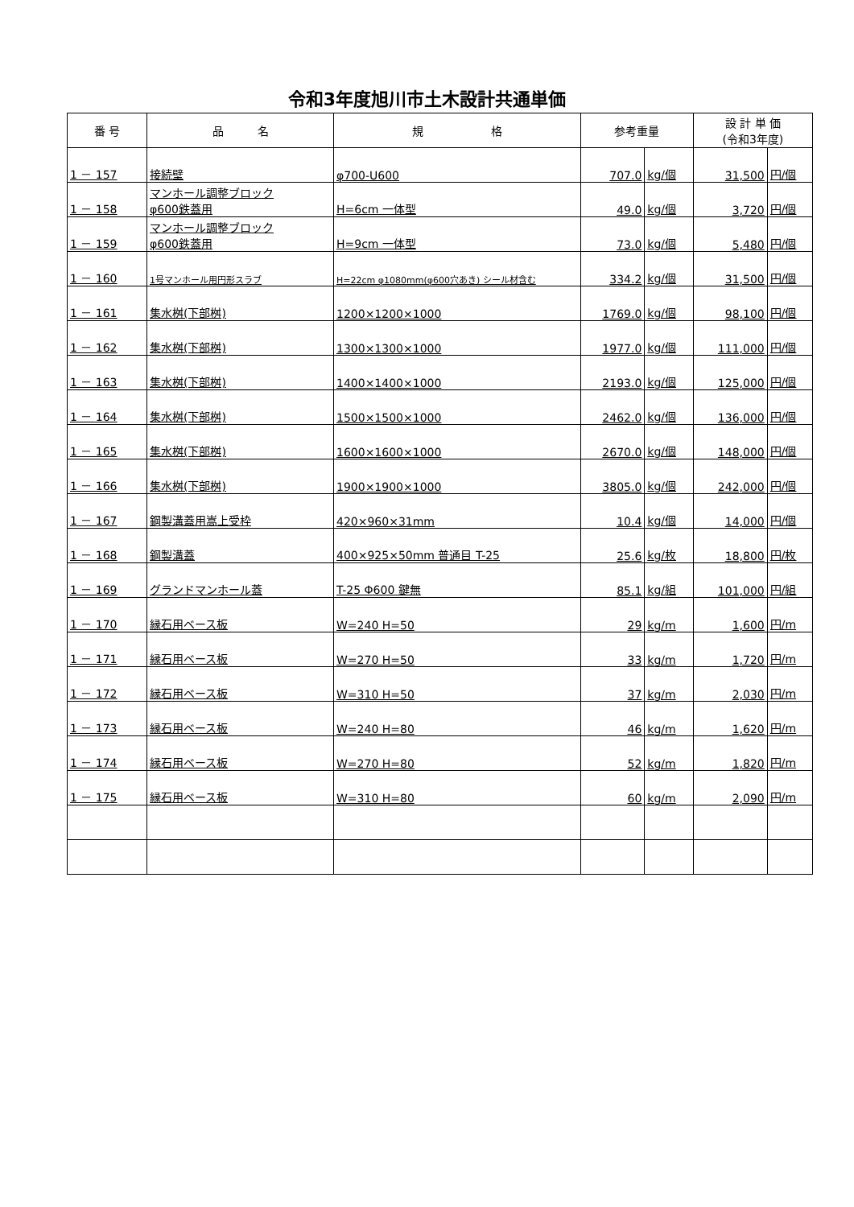令和3年度旭川市土木設計共通単価
| 番 号 | 品 名 | 規 格 | 参考重量 | | 設 計 単 価 (令和3年度) | |
| --- | --- | --- | --- | --- | --- | --- |
| 1 － 157 | 接続壁 | φ700-U600 | 707.0 | kg/個 | 31,500 | 円/個 |
| 1 － 158 | マンホール調整ブロック φ600鉄蓋用 | H=6cm 一体型 | 49.0 | kg/個 | 3,720 | 円/個 |
| 1 － 159 | マンホール調整ブロック φ600鉄蓋用 | H=9cm 一体型 | 73.0 | kg/個 | 5,480 | 円/個 |
| 1 － 160 | 1号マンホール用円形スラブ | H=22cm φ1080mm(φ600穴あき) シール材含む | 334.2 | kg/個 | 31,500 | 円/個 |
| 1 － 161 | 集水桝(下部桝) | 1200×1200×1000 | 1769.0 | kg/個 | 98,100 | 円/個 |
| 1 － 162 | 集水桝(下部桝) | 1300×1300×1000 | 1977.0 | kg/個 | 111,000 | 円/個 |
| 1 － 163 | 集水桝(下部桝) | 1400×1400×1000 | 2193.0 | kg/個 | 125,000 | 円/個 |
| 1 － 164 | 集水桝(下部桝) | 1500×1500×1000 | 2462.0 | kg/個 | 136,000 | 円/個 |
| 1 － 165 | 集水桝(下部桝) | 1600×1600×1000 | 2670.0 | kg/個 | 148,000 | 円/個 |
| 1 － 166 | 集水桝(下部桝) | 1900×1900×1000 | 3805.0 | kg/個 | 242,000 | 円/個 |
| 1 － 167 | 鋼製溝蓋用嵩上受枠 | 420×960×31mm | 10.4 | kg/個 | 14,000 | 円/個 |
| 1 － 168 | 鋼製溝蓋 | 400×925×50mm 普通目 T-25 | 25.6 | kg/枚 | 18,800 | 円/枚 |
| 1 － 169 | グランドマンホール蓋 | T-25 Φ600 鍵無 | 85.1 | kg/組 | 101,000 | 円/組 |
| 1 － 170 | 縁石用ベース板 | W=240 H=50 | 29 | kg/m | 1,600 | 円/m |
| 1 － 171 | 縁石用ベース板 | W=270 H=50 | 33 | kg/m | 1,720 | 円/m |
| 1 － 172 | 縁石用ベース板 | W=310 H=50 | 37 | kg/m | 2,030 | 円/m |
| 1 － 173 | 縁石用ベース板 | W=240 H=80 | 46 | kg/m | 1,620 | 円/m |
| 1 － 174 | 縁石用ベース板 | W=270 H=80 | 52 | kg/m | 1,820 | 円/m |
| 1 － 175 | 縁石用ベース板 | W=310 H=80 | 60 | kg/m | 2,090 | 円/m |